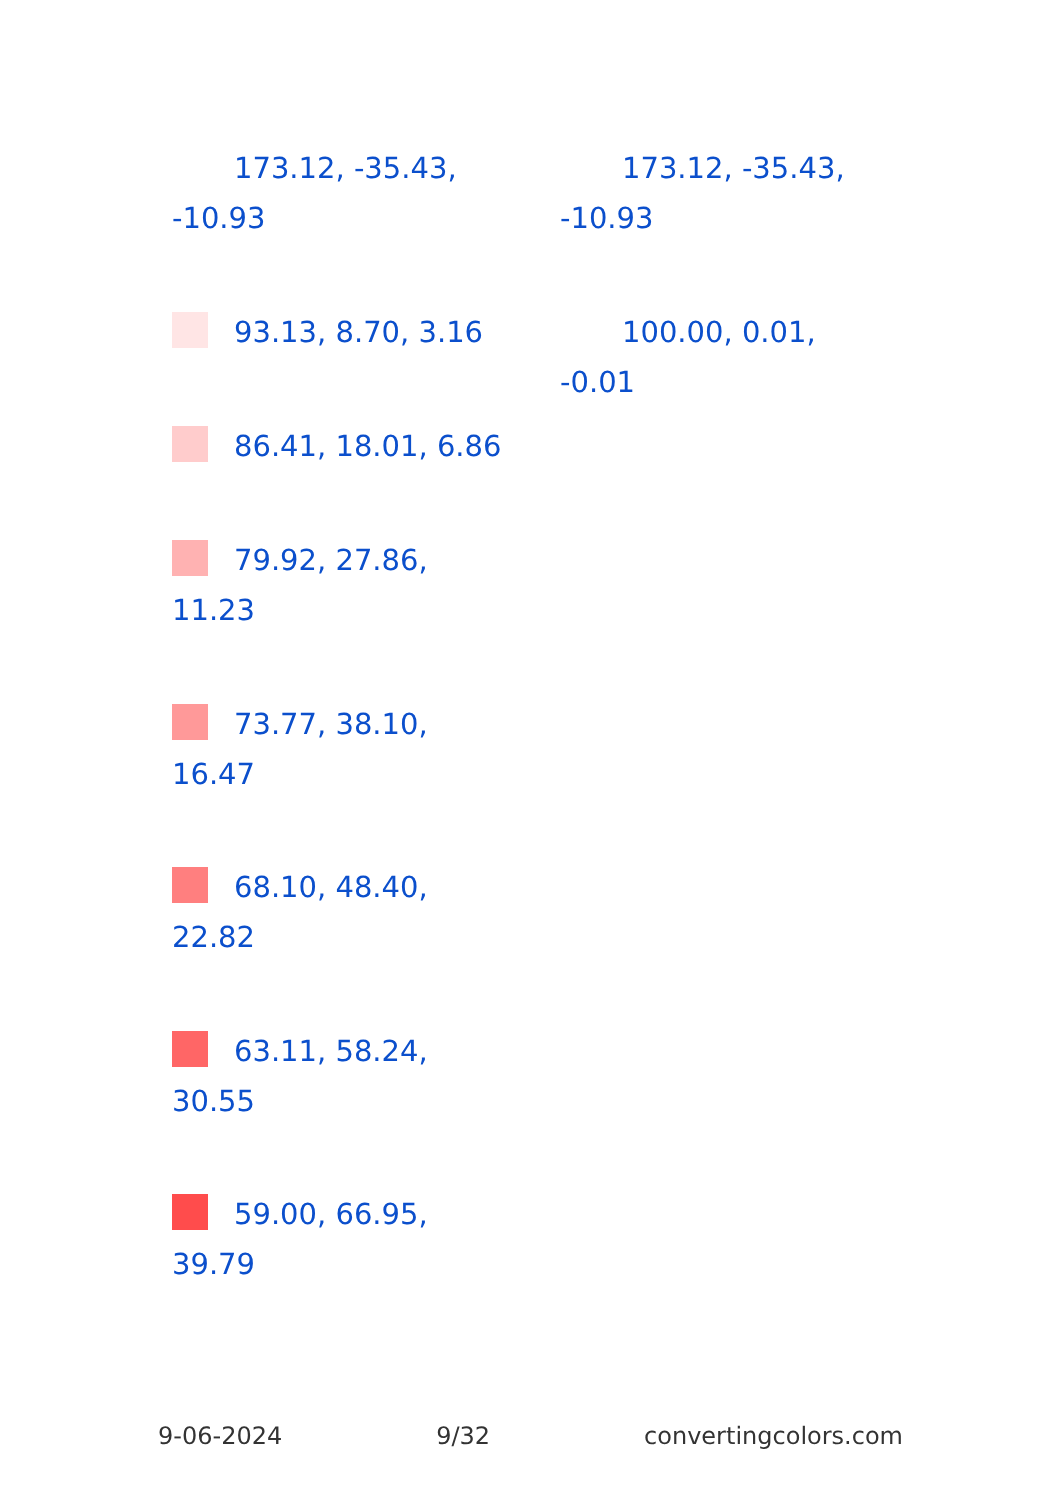173.12, -35.43, -10.93
173.12, -35.43, -10.93
93.13, 8.70, 3.16 100.00, 0.01, -0.01
86.41, 18.01, 6.86
79.92, 27.86, 11.23
73.77, 38.10, 16.47
68.10, 48.40, 22.82
63.11, 58.24, 30.55
59.00, 66.95, 39.79
9-06-2024 9/32 convertingcolors.com